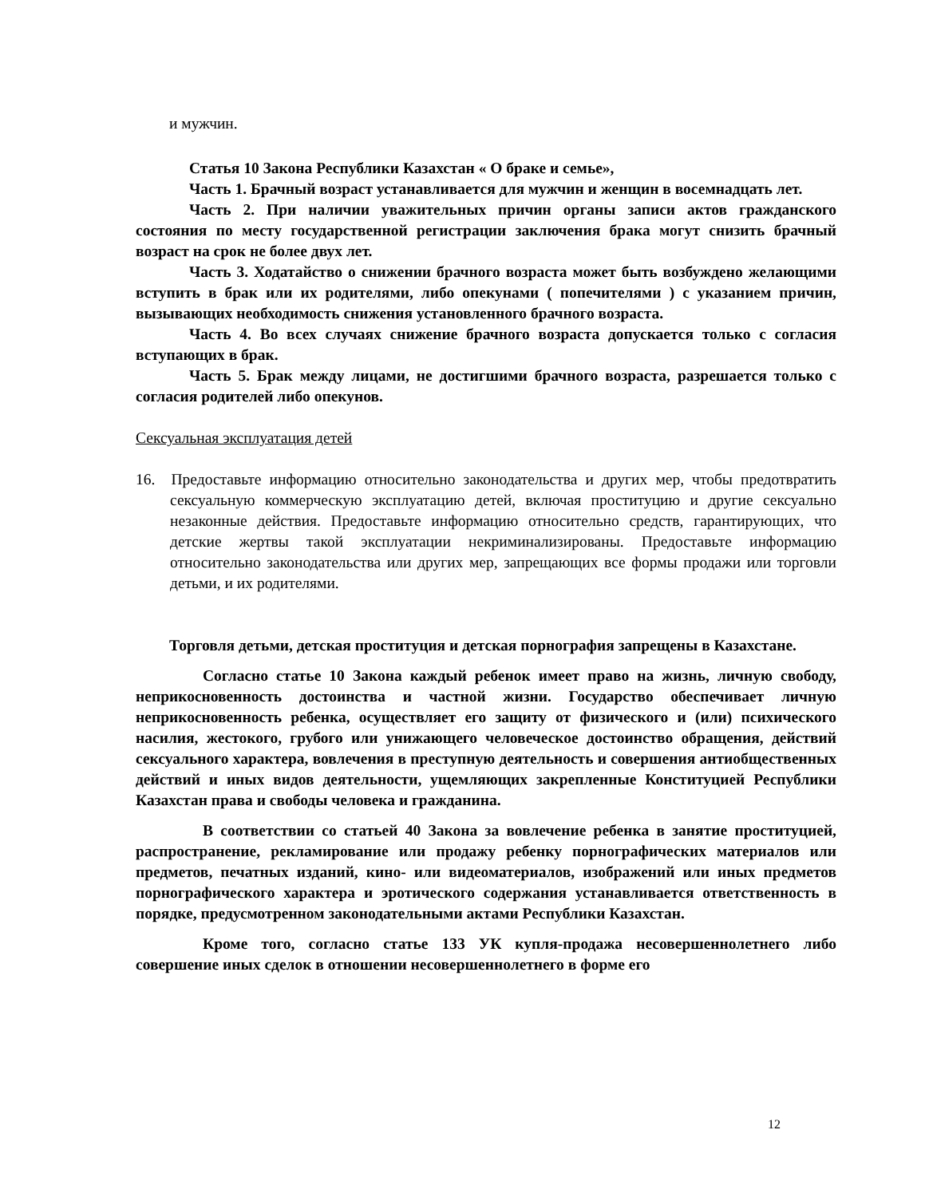и мужчин.
Статья 10 Закона Республики Казахстан « О браке и семье»,
Часть 1. Брачный возраст устанавливается для мужчин и женщин в восемнадцать лет.
Часть 2. При наличии уважительных причин органы записи актов гражданского состояния по месту государственной регистрации заключения брака могут снизить брачный возраст на срок не более двух лет.
Часть 3. Ходатайство о снижении брачного возраста может быть возбуждено желающими вступить в брак или их родителями, либо опекунами ( попечителями ) с указанием причин, вызывающих необходимость снижения установленного брачного возраста.
Часть 4. Во всех случаях снижение брачного возраста допускается только с согласия вступающих в брак.
Часть 5. Брак между лицами, не достигшими брачного возраста, разрешается только с согласия родителей либо опекунов.
Сексуальная эксплуатация детей
16. Предоставьте информацию относительно законодательства и других мер, чтобы предотвратить сексуальную коммерческую эксплуатацию детей, включая проституцию и другие сексуально незаконные действия. Предоставьте информацию относительно средств, гарантирующих, что детские жертвы такой эксплуатации некриминализированы. Предоставьте информацию относительно законодательства или других мер, запрещающих все формы продажи или торговли детьми, и их родителями.
Торговля детьми, детская проституция и детская порнография запрещены в Казахстане.
Согласно статье 10 Закона каждый ребенок имеет право на жизнь, личную свободу, неприкосновенность достоинства и частной жизни. Государство обеспечивает личную неприкосновенность ребенка, осуществляет его защиту от физического и (или) психического насилия, жестокого, грубого или унижающего человеческое достоинство обращения, действий сексуального характера, вовлечения в преступную деятельность и совершения антиобщественных действий и иных видов деятельности, ущемляющих закрепленные Конституцией Республики Казахстан права и свободы человека и гражданина.
В соответствии со статьей 40 Закона за вовлечение ребенка в занятие проституцией, распространение, рекламирование или продажу ребенку порнографических материалов или предметов, печатных изданий, кино- или видеоматериалов, изображений или иных предметов порнографического характера и эротического содержания устанавливается ответственность в порядке, предусмотренном законодательными актами Республики Казахстан.
Кроме того, согласно статье 133 УК купля-продажа несовершеннолетнего либо совершение иных сделок в отношении несовершеннолетнего в форме его
12